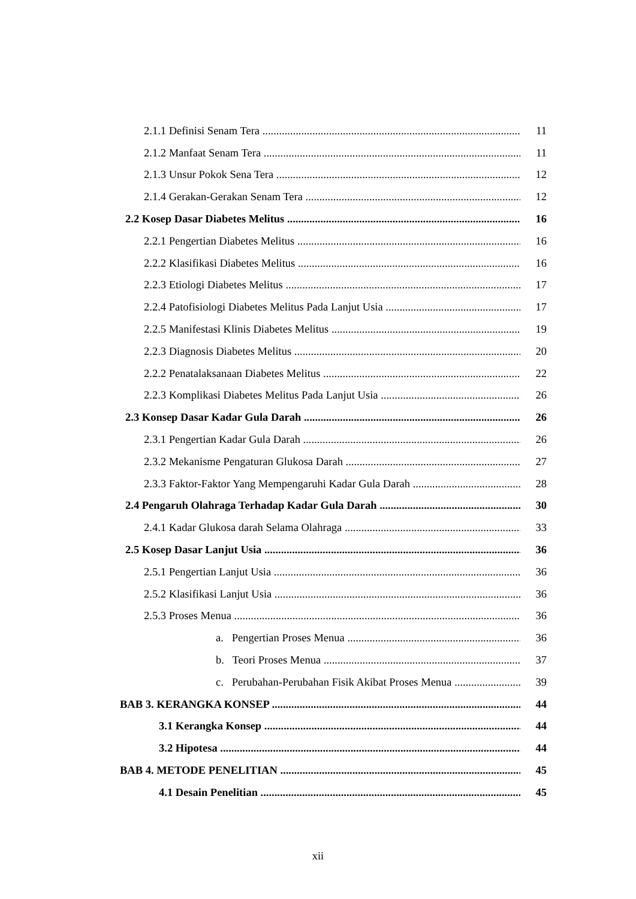2.1.1 Definisi Senam Tera 11
2.1.2 Manfaat Senam Tera 11
2.1.3 Unsur Pokok Sena Tera 12
2.1.4 Gerakan-Gerakan Senam Tera 12
2.2 Kosep Dasar Diabetes Melitus 16
2.2.1 Pengertian Diabetes Melitus 16
2.2.2 Klasifikasi Diabetes Melitus 16
2.2.3 Etiologi Diabetes Melitus 17
2.2.4 Patofisiologi Diabetes Melitus Pada Lanjut Usia 17
2.2.5 Manifestasi Klinis Diabetes Melitus 19
2.2.3 Diagnosis Diabetes Melitus 20
2.2.2 Penatalaksanaan Diabetes Melitus 22
2.2.3 Komplikasi Diabetes Melitus Pada Lanjut Usia 26
2.3 Konsep Dasar Kadar Gula Darah 26
2.3.1 Pengertian Kadar Gula Darah 26
2.3.2 Mekanisme Pengaturan Glukosa Darah 27
2.3.3 Faktor-Faktor Yang Mempengaruhi Kadar Gula Darah 28
2.4 Pengaruh Olahraga Terhadap Kadar Gula Darah 30
2.4.1 Kadar Glukosa darah Selama Olahraga 33
2.5 Kosep Dasar Lanjut Usia 36
2.5.1 Pengertian Lanjut Usia 36
2.5.2 Klasifikasi Lanjut Usia 36
2.5.3 Proses Menua 36
a. Pengertian Proses Menua 36
b. Teori Proses Menua 37
c. Perubahan-Perubahan Fisik Akibat Proses Menua 39
BAB 3. KERANGKA KONSEP 44
3.1 Kerangka Konsep 44
3.2 Hipotesa 44
BAB 4. METODE PENELITIAN 45
4.1 Desain Penelitian 45
xii